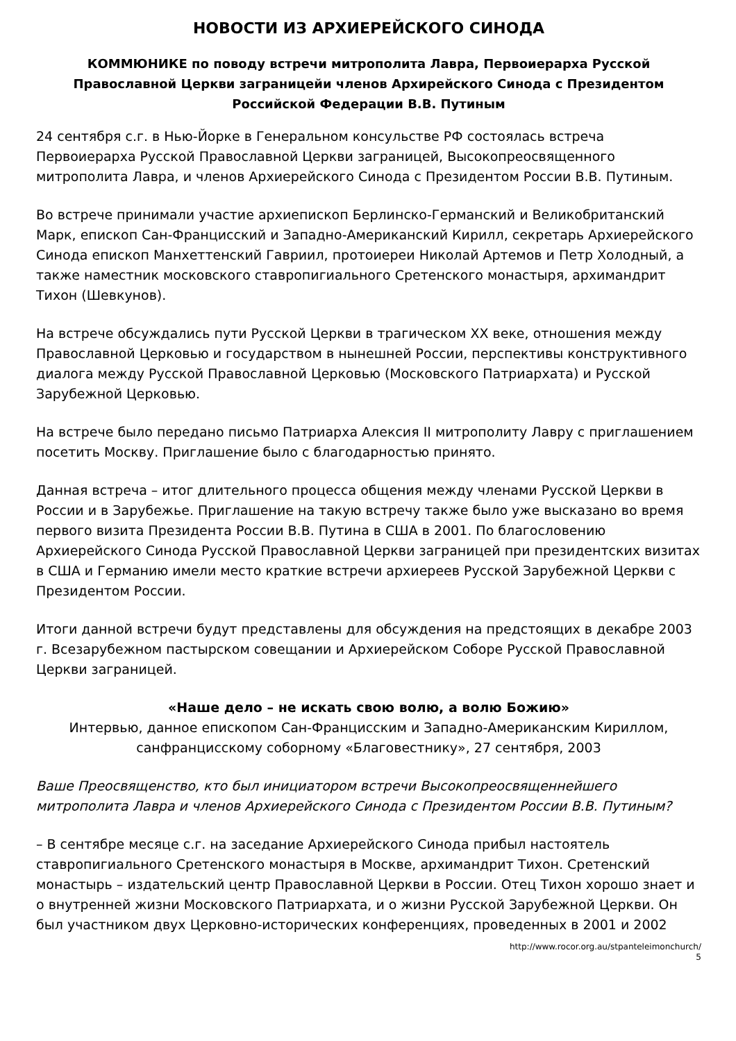НОВОСТИ ИЗ АРХИЕРЕЙСКОГО СИНОДА
КОММЮНИКЕ по поводу встречи митрополита Лавра, Первоиерарха Русской Православной Церкви заграницейи членов Архирейского Синода с Президентом Российской Федерации В.В. Путиным
24 сентября с.г. в Нью-Йорке в Генеральном консульстве РФ состоялась встреча Первоиерарха Русской Православной Церкви заграницей, Высокопреосвященного митрополита Лавра, и членов Архиерейского Синода с Президентом России В.В. Путиным.
Во встрече принимали участие архиепископ Берлинско-Германский и Великобританский Марк, епископ Сан-Францисский и Западно-Американский Кирилл, секретарь Архиерейского Синода епископ Манхеттенский Гавриил, протоиереи Николай Артемов и Петр Холодный, а также наместник московского ставропигиального Сретенского монастыря, архимандрит Тихон (Шевкунов).
На встрече обсуждались пути Русской Церкви в трагическом XX веке, отношения между Православной Церковью и государством в нынешней России, перспективы конструктивного диалога между Русской Православной Церковью (Московского Патриархата) и Русской Зарубежной Церковью.
На встрече было передано письмо Патриарха Алексия II митрополиту Лавру с приглашением посетить Москву. Приглашение было с благодарностью принято.
Данная встреча – итог длительного процесса общения между членами Русской Церкви в России и в Зарубежье. Приглашение на такую встречу также было уже высказано во время первого визита Президента России В.В. Путина в США в 2001. По благословению Архиерейского Синода Русской Православной Церкви заграницей при президентских визитах в США и Германию имели место краткие встречи архиереев Русской Зарубежной Церкви с Президентом России.
Итоги данной встречи будут представлены для обсуждения на предстоящих в декабре 2003 г. Всезарубежном пастырском совещании и Архиерейском Соборе Русской Православной Церкви заграницей.
«Наше дело – не искать свою волю, а волю Божию»
Интервью, данное епископом Сан-Францисским и Западно-Американским Кириллом, санфранцисскому соборному «Благовестнику», 27 сентября, 2003
Ваше Преосвященство, кто был инициатором встречи Высокопреосвященнейшего митрополита Лавра и членов Архиерейского Синода с Президентом России В.В. Путиным?
– В сентябре месяце с.г. на заседание Архиерейского Синода прибыл настоятель ставропигиального Сретенского монастыря в Москве, архимандрит Тихон. Сретенский монастырь – издательский центр Православной Церкви в России. Отец Тихон хорошо знает и о внутренней жизни Московского Патриархата, и о жизни Русской Зарубежной Церкви. Он был участником двух Церковно-исторических конференциях, проведенных в 2001 и 2002
http://www.rocor.org.au/stpanteleimonchurch/
5